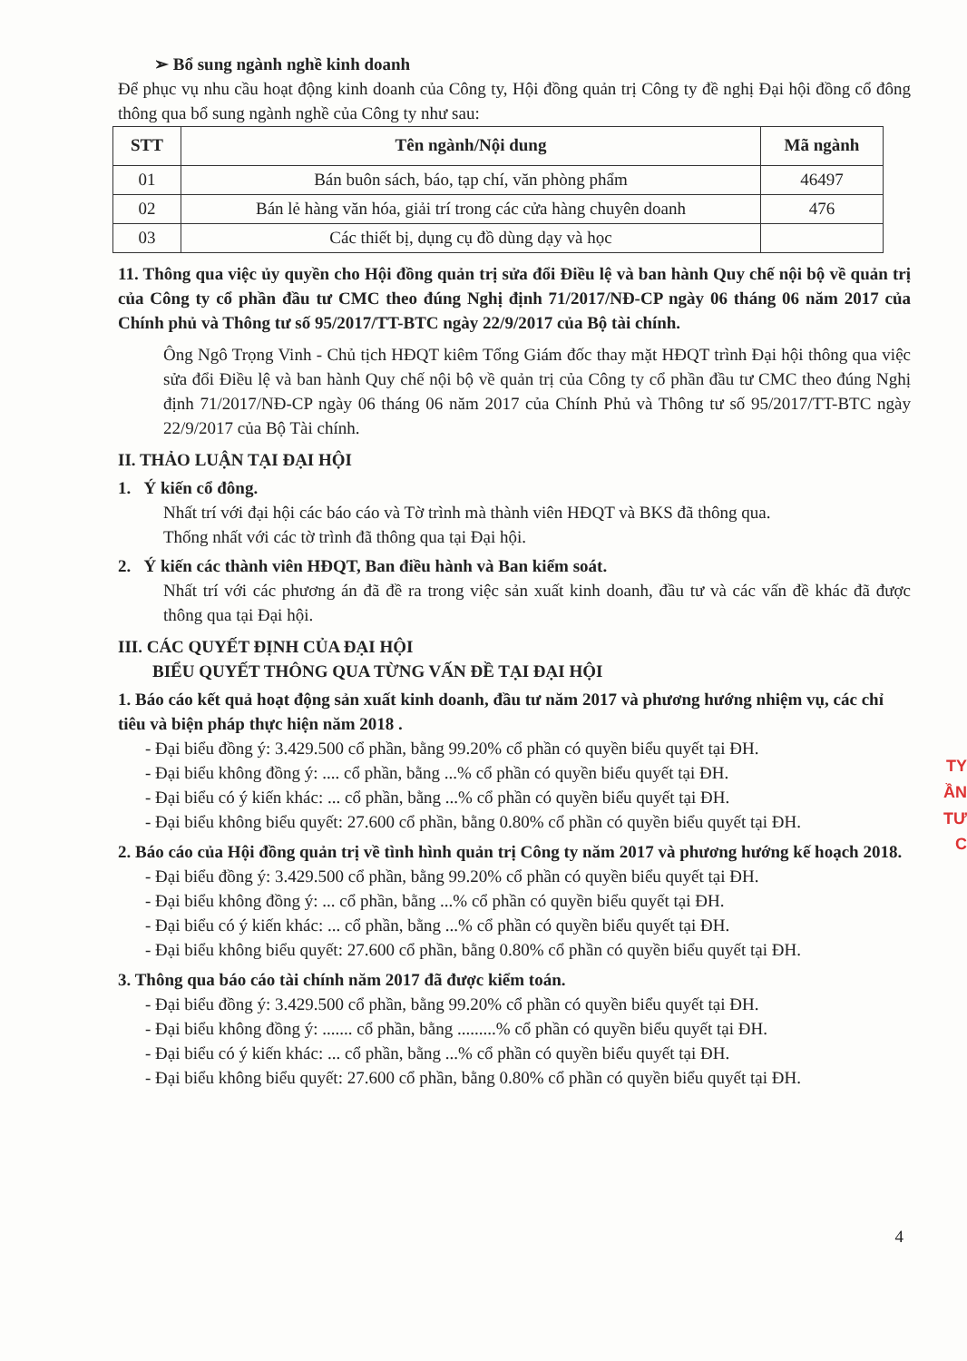➢ Bổ sung ngành nghề kinh doanh
Để phục vụ nhu cầu hoạt động kinh doanh của Công ty, Hội đồng quản trị Công ty đề nghị Đại hội đồng cổ đông thông qua bổ sung ngành nghề của Công ty như sau:
| STT | Tên ngành/Nội dung | Mã ngành |
| --- | --- | --- |
| 01 | Bán buôn sách, báo, tạp chí, văn phòng phẩm | 46497 |
| 02 | Bán lẻ hàng văn hóa, giải trí trong các cửa hàng chuyên doanh | 476 |
| 03 | Các thiết bị, dụng cụ đồ dùng dạy và học | |
11. Thông qua việc ủy quyền cho Hội đồng quản trị sửa đổi Điều lệ và ban hành Quy chế nội bộ về quản trị của Công ty cổ phần đầu tư CMC theo đúng Nghị định 71/2017/NĐ-CP ngày 06 tháng 06 năm 2017 của Chính phủ và Thông tư số 95/2017/TT-BTC ngày 22/9/2017 của Bộ tài chính.
Ông Ngô Trọng Vinh - Chủ tịch HĐQT kiêm Tổng Giám đốc thay mặt HĐQT trình Đại hội thông qua việc sửa đổi Điều lệ và ban hành Quy chế nội bộ về quản trị của Công ty cổ phần đầu tư CMC theo đúng Nghị định 71/2017/NĐ-CP ngày 06 tháng 06 năm 2017 của Chính Phủ và Thông tư số 95/2017/TT-BTC ngày 22/9/2017 của Bộ Tài chính.
II. THẢO LUẬN TẠI ĐẠI HỘI
1. Ý kiến cổ đông.
Nhất trí với đại hội các báo cáo và Tờ trình mà thành viên HĐQT và BKS đã thông qua.
Thống nhất với các tờ trình đã thông qua tại Đại hội.
2. Ý kiến các thành viên HĐQT, Ban điều hành và Ban kiểm soát.
Nhất trí với các phương án đã đề ra trong việc sản xuất kinh doanh, đầu tư và các vấn đề khác đã được thông qua tại Đại hội.
III. CÁC QUYẾT ĐỊNH CỦA ĐẠI HỘI
BIỂU QUYẾT THÔNG QUA TỪNG VẤN ĐỀ TẠI ĐẠI HỘI
1. Báo cáo kết quả hoạt động sản xuất kinh doanh, đầu tư năm 2017 và phương hướng nhiệm vụ, các chỉ tiêu và biện pháp thực hiện năm 2018 .
- Đại biểu đồng ý: 3.429.500 cổ phần, bằng 99.20% cổ phần có quyền biểu quyết tại ĐH.
- Đại biểu không đồng ý: .... cổ phần, bằng ...% cổ phần có quyền biểu quyết tại ĐH.
- Đại biểu có ý kiến khác: ... cổ phần, bằng ...% cổ phần có quyền biểu quyết tại ĐH.
- Đại biểu không biểu quyết: 27.600 cổ phần, bằng 0.80% cổ phần có quyền biểu quyết tại ĐH.
2. Báo cáo của Hội đồng quản trị về tình hình quản trị Công ty năm 2017 và phương hướng kế hoạch 2018.
- Đại biểu đồng ý: 3.429.500 cổ phần, bằng 99.20% cổ phần có quyền biểu quyết tại ĐH.
- Đại biểu không đồng ý: ... cổ phần, bằng ...% cổ phần có quyền biểu quyết tại ĐH.
- Đại biểu có ý kiến khác: ... cổ phần, bằng ...% cổ phần có quyền biểu quyết tại ĐH.
- Đại biểu không biểu quyết: 27.600 cổ phần, bằng 0.80% cổ phần có quyền biểu quyết tại ĐH.
3. Thông qua báo cáo tài chính năm 2017 đã được kiểm toán.
- Đại biểu đồng ý: 3.429.500 cổ phần, bằng 99.20% cổ phần có quyền biểu quyết tại ĐH.
- Đại biểu không đồng ý: ....... cổ phần, bằng .........% cổ phần có quyền biểu quyết tại ĐH.
- Đại biểu có ý kiến khác: ... cổ phần, bằng ...% cổ phần có quyền biểu quyết tại ĐH.
- Đại biểu không biểu quyết: 27.600 cổ phần, bằng 0.80% cổ phần có quyền biểu quyết tại ĐH.
TY
ẦN
TƯ
C
4